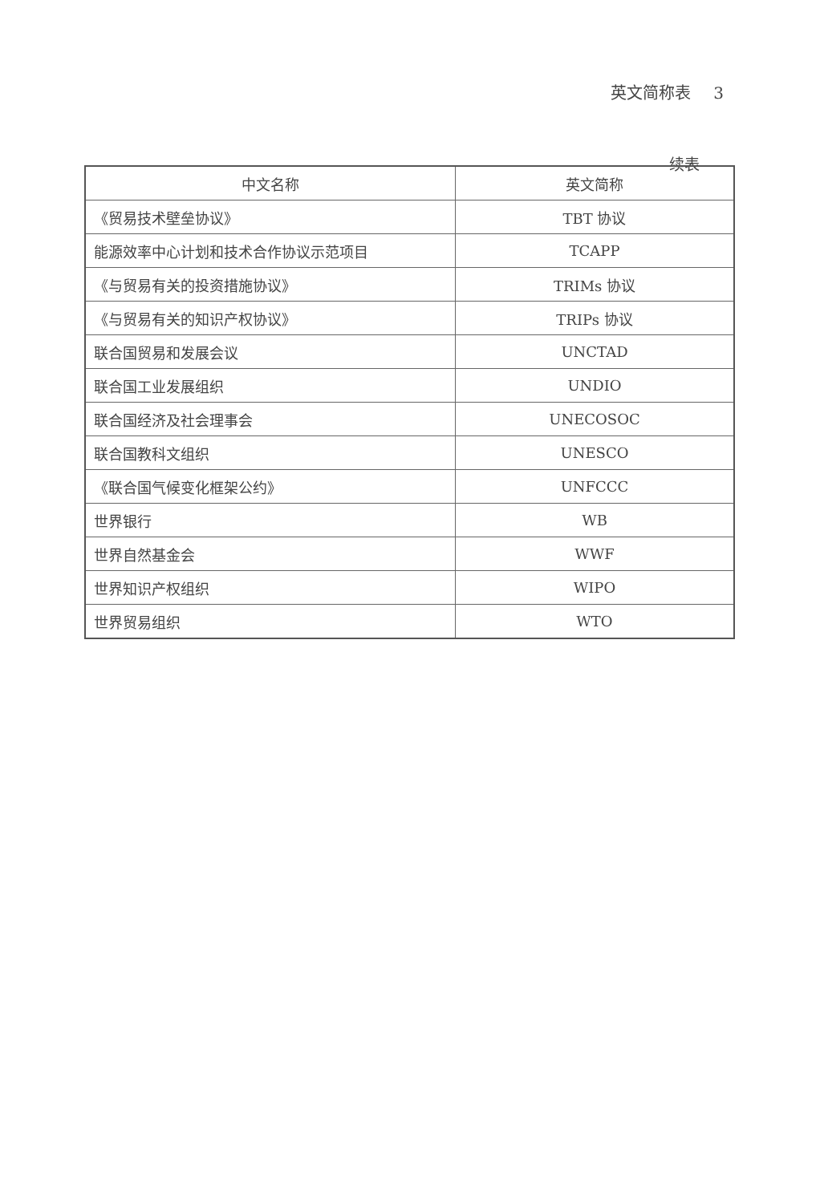英文简称表 3
续表
| 中文名称 | 英文简称 |
| --- | --- |
| 《贸易技术壁垒协议》 | TBT 协议 |
| 能源效率中心计划和技术合作协议示范项目 | TCAPP |
| 《与贸易有关的投资措施协议》 | TRIMs 协议 |
| 《与贸易有关的知识产权协议》 | TRIPs 协议 |
| 联合国贸易和发展会议 | UNCTAD |
| 联合国工业发展组织 | UNDIO |
| 联合国经济及社会理事会 | UNECOSOC |
| 联合国教科文组织 | UNESCO |
| 《联合国气候变化框架公约》 | UNFCCC |
| 世界银行 | WB |
| 世界自然基金会 | WWF |
| 世界知识产权组织 | WIPO |
| 世界贸易组织 | WTO |